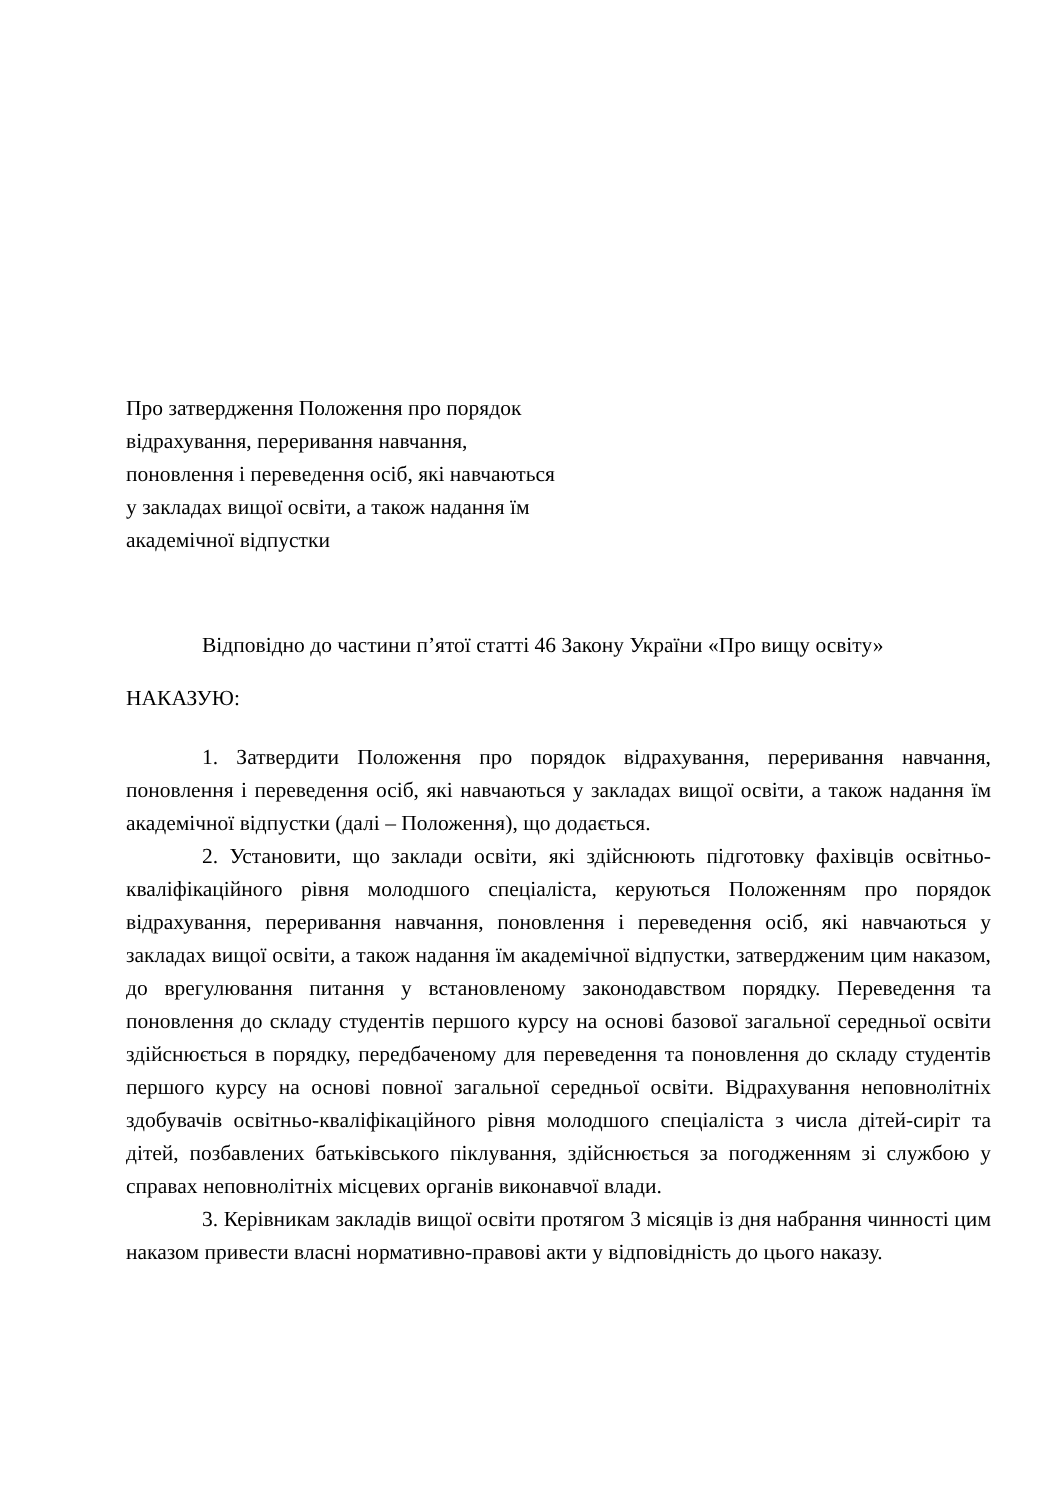Про затвердження Положення про порядок відрахування, переривання навчання, поновлення і переведення осіб, які навчаються у закладах вищої освіти, а також надання їм академічної відпустки
Відповідно до частини п’ятої статті 46 Закону України «Про вищу освіту»
НАКАЗУЮ:
1. Затвердити Положення про порядок відрахування, переривання навчання, поновлення і переведення осіб, які навчаються у закладах вищої освіти, а також надання їм академічної відпустки (далі – Положення), що додається.
2. Установити, що заклади освіти, які здійснюють підготовку фахівців освітньо-кваліфікаційного рівня молодшого спеціаліста, керуються Положенням про порядок відрахування, переривання навчання, поновлення і переведення осіб, які навчаються у закладах вищої освіти, а також надання їм академічної відпустки, затвердженим цим наказом, до врегулювання питання у встановленому законодавством порядку. Переведення та поновлення до складу студентів першого курсу на основі базової загальної середньої освіти здійснюється в порядку, передбаченому для переведення та поновлення до складу студентів першого курсу на основі повної загальної середньої освіти. Відрахування неповнолітніх здобувачів освітньо-кваліфікаційного рівня молодшого спеціаліста з числа дітей-сиріт та дітей, позбавлених батьківського піклування, здійснюється за погодженням зі службою у справах неповнолітніх місцевих органів виконавчої влади.
3. Керівникам закладів вищої освіти протягом 3 місяців із дня набрання чинності цим наказом привести власні нормативно-правові акти у відповідність до цього наказу.